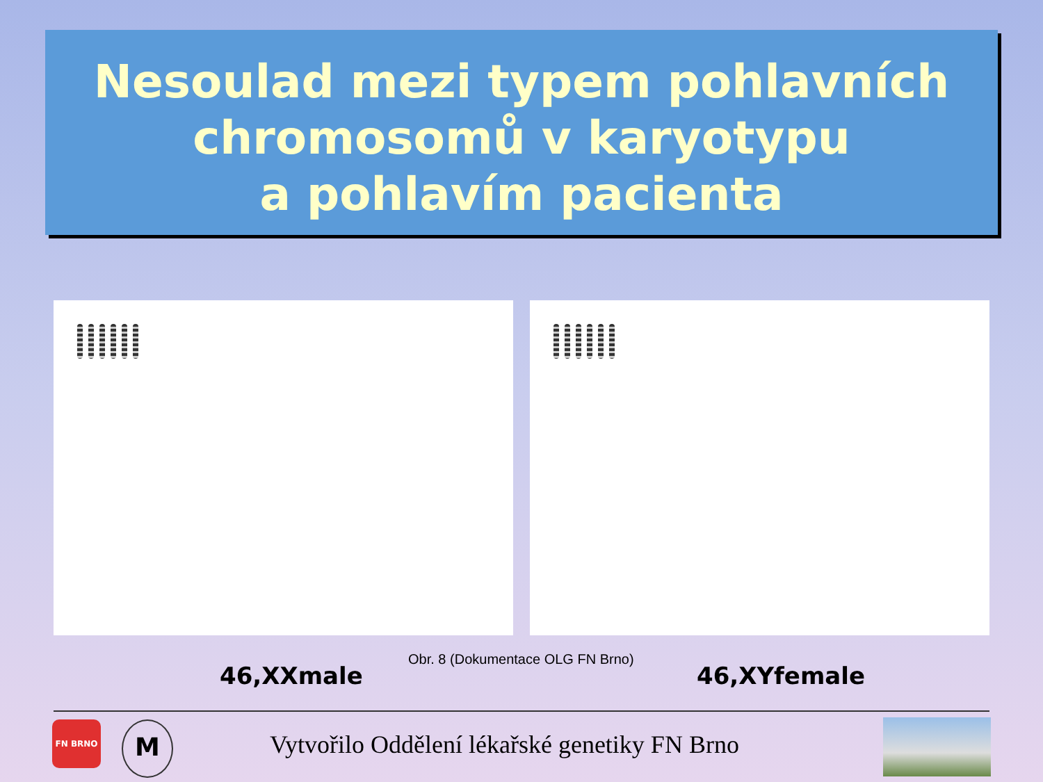Nesoulad mezi typem pohlavních
chromosomů v karyotypu
a pohlavím pacienta
46,XXmale
Obr. 8 (Dokumentace OLG FN Brno)
46,XYfemale
FN BRNO M
Vytvořilo Oddělení lékařské genetiky FN Brno